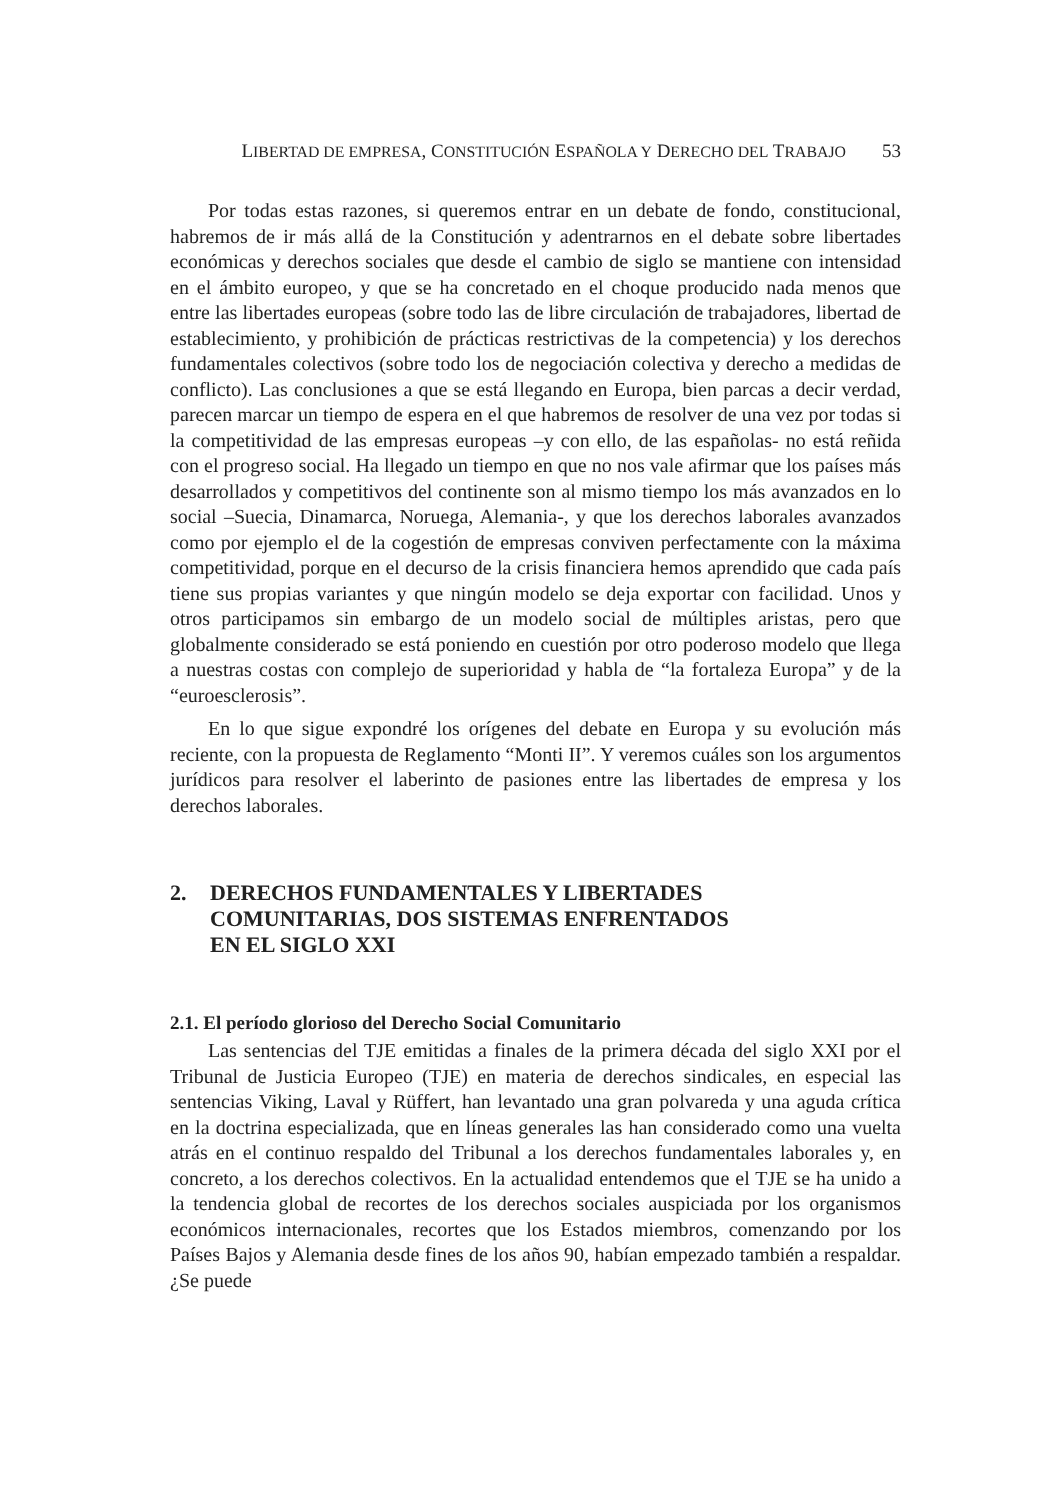LIBERTAD DE EMPRESA, CONSTITUCIÓN ESPAÑOLA Y DERECHO DEL TRABAJO 53
Por todas estas razones, si queremos entrar en un debate de fondo, constitucional, habremos de ir más allá de la Constitución y adentrarnos en el debate sobre libertades económicas y derechos sociales que desde el cambio de siglo se mantiene con intensidad en el ámbito europeo, y que se ha concretado en el choque producido nada menos que entre las libertades europeas (sobre todo las de libre circulación de trabajadores, libertad de establecimiento, y prohibición de prácticas restrictivas de la competencia) y los derechos fundamentales colectivos (sobre todo los de negociación colectiva y derecho a medidas de conflicto). Las conclusiones a que se está llegando en Europa, bien parcas a decir verdad, parecen marcar un tiempo de espera en el que habremos de resolver de una vez por todas si la competitividad de las empresas europeas –y con ello, de las españolas- no está reñida con el progreso social. Ha llegado un tiempo en que no nos vale afirmar que los países más desarrollados y competitivos del continente son al mismo tiempo los más avanzados en lo social –Suecia, Dinamarca, Noruega, Alemania-, y que los derechos laborales avanzados como por ejemplo el de la cogestión de empresas conviven perfectamente con la máxima competitividad, porque en el decurso de la crisis financiera hemos aprendido que cada país tiene sus propias variantes y que ningún modelo se deja exportar con facilidad. Unos y otros participamos sin embargo de un modelo social de múltiples aristas, pero que globalmente considerado se está poniendo en cuestión por otro poderoso modelo que llega a nuestras costas con complejo de superioridad y habla de “la fortaleza Europa” y de la “euroesclerosis”.
En lo que sigue expondré los orígenes del debate en Europa y su evolución más reciente, con la propuesta de Reglamento “Monti II”. Y veremos cuáles son los argumentos jurídicos para resolver el laberinto de pasiones entre las libertades de empresa y los derechos laborales.
2. DERECHOS FUNDAMENTALES Y LIBERTADES
COMUNITARIAS, DOS SISTEMAS ENFRENTADOS
EN EL SIGLO XXI
2.1. El período glorioso del Derecho Social Comunitario
Las sentencias del TJE emitidas a finales de la primera década del siglo XXI por el Tribunal de Justicia Europeo (TJE) en materia de derechos sindicales, en especial las sentencias Viking, Laval y Rüffert, han levantado una gran polvareda y una aguda crítica en la doctrina especializada, que en líneas generales las han considerado como una vuelta atrás en el continuo respaldo del Tribunal a los derechos fundamentales laborales y, en concreto, a los derechos colectivos. En la actualidad entendemos que el TJE se ha unido a la tendencia global de recortes de los derechos sociales auspiciada por los organismos económicos internacionales, recortes que los Estados miembros, comenzando por los Países Bajos y Alemania desde fines de los años 90, habían empezado también a respaldar. ¿Se puede